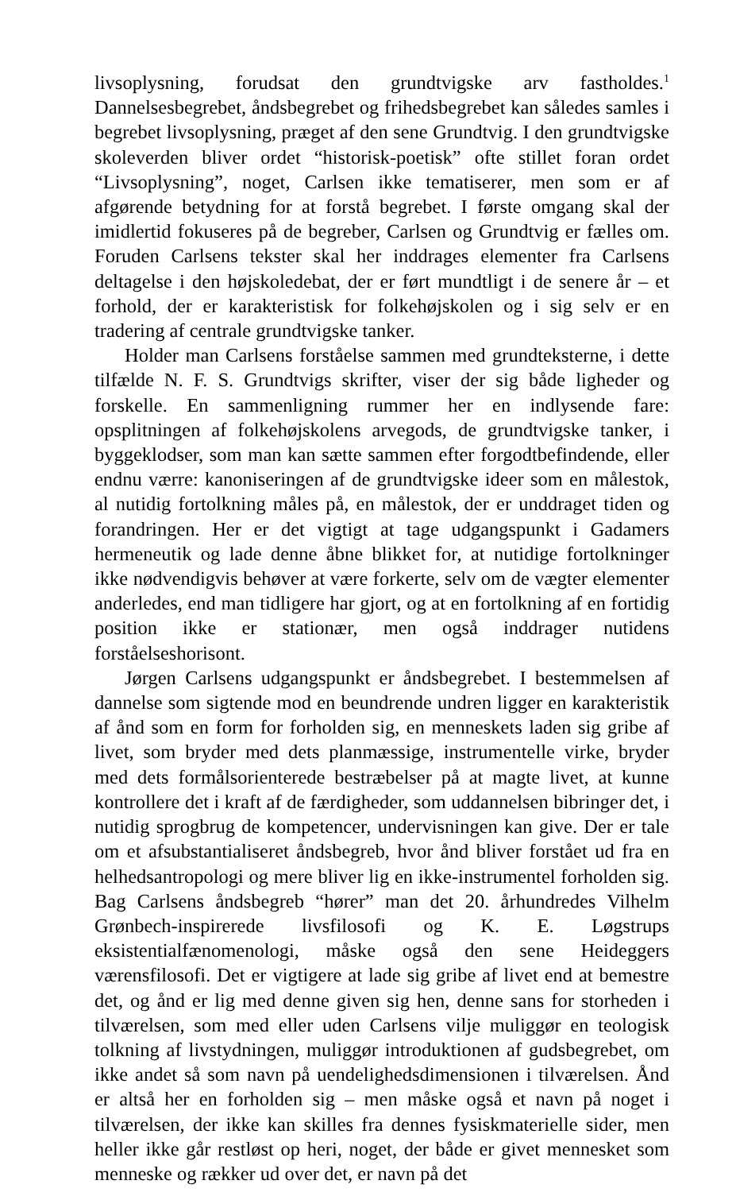livsoplysning, forudsat den grundtvigske arv fastholdes.<sup>1</sup> Dannelsesbegrebet, åndsbegrebet og frihedsbegrebet kan således samles i begrebet livsoplysning, præget af den sene Grundtvig. I den grundtvigske skoleverden bliver ordet “historisk-poetisk” ofte stillet foran ordet “Livsoplysning”, noget, Carlsen ikke tematiserer, men som er af afgørende betydning for at forstå begrebet. I første omgang skal der imidlertid fokuseres på de begreber, Carlsen og Grundtvig er fælles om. Foruden Carlsens tekster skal her inddrages elementer fra Carlsens deltagelse i den højskoledebat, der er ført mundtligt i de senere år – et forhold, der er karakteristisk for folkehøjskolen og i sig selv er en tradering af centrale grundtvigske tanker.
Holder man Carlsens forståelse sammen med grundteksterne, i dette tilfælde N. F. S. Grundtvigs skrifter, viser der sig både ligheder og forskelle. En sammenligning rummer her en indlysende fare: opsplitningen af folkehøjskolens arvegods, de grundtvigske tanker, i byggeklodser, som man kan sætte sammen efter forgodtbefindende, eller endnu værre: kanoniseringen af de grundtvigske ideer som en målestok, al nutidig fortolkning måles på, en målestok, der er unddraget tiden og forandringen. Her er det vigtigt at tage udgangspunkt i Gadamers hermeneutik og lade denne åbne blikket for, at nutidige fortolkninger ikke nødvendigvis behøver at være forkerte, selv om de vægter elementer anderledes, end man tidligere har gjort, og at en fortolkning af en fortidig position ikke er stationær, men også inddrager nutidens forståelseshorisont.
Jørgen Carlsens udgangspunkt er åndsbegrebet. I bestemmelsen af dannelse som sigtende mod en beundrende undren ligger en karakteristik af ånd som en form for forholden sig, en menneskets laden sig gribe af livet, som bryder med dets planmæssige, instrumentelle virke, bryder med dets formålsorienterede bestræbelser på at magte livet, at kunne kontrollere det i kraft af de færdigheder, som uddannelsen bibringer det, i nutidig sprogbrug de kompetencer, undervisningen kan give. Der er tale om et afsubstantialiseret åndsbegreb, hvor ånd bliver forstået ud fra en helhedsantropologi og mere bliver lig en ikke-instrumentel forholden sig. Bag Carlsens åndsbegreb “hører” man det 20. århundredes Vilhelm Grønbech-inspirerede livsfilosofi og K. E. Løgstrups eksistentialfænomenologi, måske også den sene Heideggers værensfilosofi. Det er vigtigere at lade sig gribe af livet end at bemestre det, og ånd er lig med denne given sig hen, denne sans for storheden i tilværelsen, som med eller uden Carlsens vilje muliggør en teologisk tolkning af livstydningen, muliggør introduktionen af gudsbegrebet, om ikke andet så som navn på uendelighedsdimensionen i tilværelsen. Ånd er altså her en forholden sig – men måske også et navn på noget i tilværelsen, der ikke kan skilles fra dennes fysiskmaterielle sider, men heller ikke går restløst op heri, noget, der både er givet mennesket som menneske og rækker ud over det, er navn på det